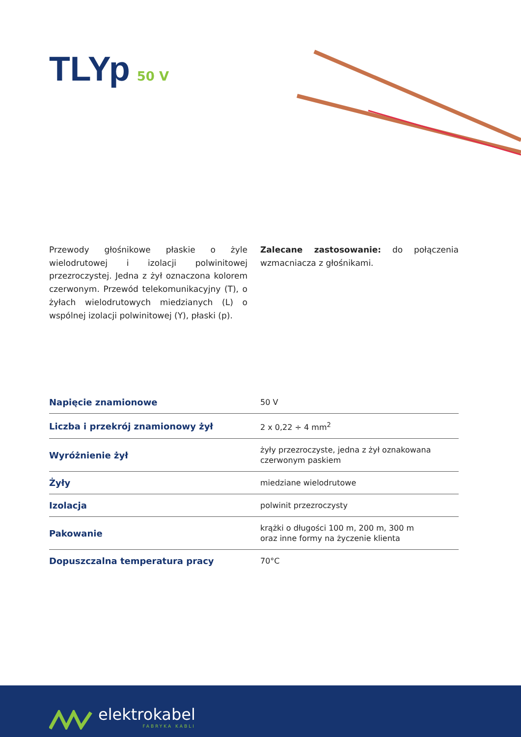TLYp
50 V
Przewody głośnikowe płaskie o żyle wielodrutowej i izolacji polwinitowej przezroczystej. Jedna z żył oznaczona kolorem czerwonym. Przewód telekomunikacyjny (T), o żyłach wielodrutowych miedzianych (L) o wspólnej izolacji polwinitowej (Y), płaski (p).
Zalecane zastosowanie: do połączenia wzmacniacza z głośnikami.
| Napięcie znamionowe | 50 V |
| Liczba i przekrój znamionowy żył | 2 x 0,22 ÷ 4 mm<sup>2</sup> |
| Wyróżnienie żył | żyły przezroczyste, jedna z żył oznakowana czerwonym paskiem |
| Żyły | miedziane wielodrutowe |
| Izolacja | polwinit przezroczysty |
| Pakowanie | krążki o długości 100 m, 200 m, 300 m oraz inne formy na życzenie klienta |
| Dopuszczalna temperatura pracy | 70°C |
elektrokabel
FABRYKA KABLI